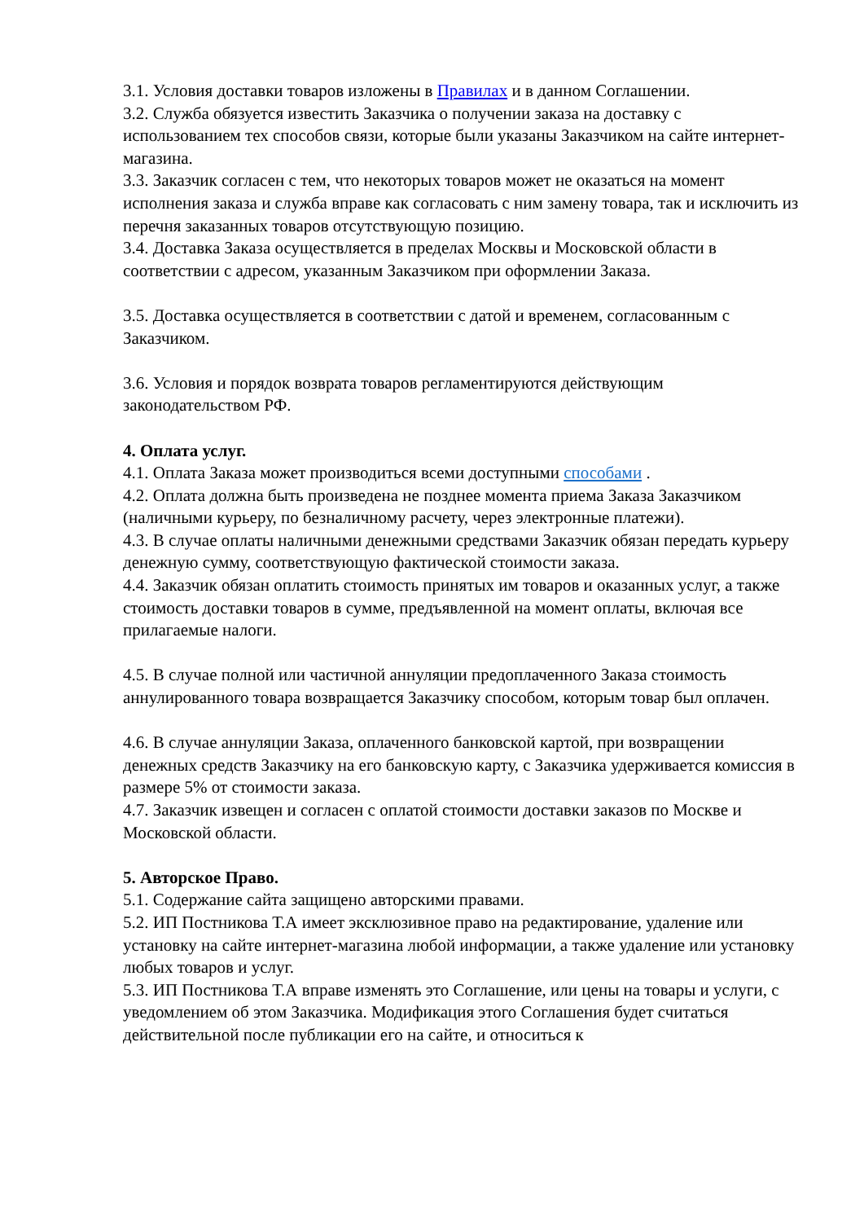3.1. Условия доставки товаров изложены в Правилах и в данном Соглашении.
3.2. Служба обязуется известить Заказчика о получении заказа на доставку с использованием тех способов связи, которые были указаны Заказчиком на сайте интернет-магазина.
3.3. Заказчик согласен с тем, что некоторых товаров может не оказаться на момент исполнения заказа и служба вправе как согласовать с ним замену товара, так и исключить из перечня заказанных товаров отсутствующую позицию.
3.4. Доставка Заказа осуществляется в пределах Москвы и Московской области в соответствии с адресом, указанным Заказчиком при оформлении Заказа.
3.5. Доставка осуществляется в соответствии с датой и временем, согласованным с Заказчиком.
3.6. Условия и порядок возврата товаров регламентируются действующим законодательством РФ.
4. Оплата услуг.
4.1. Оплата Заказа может производиться всеми доступными способами .
4.2. Оплата должна быть произведена не позднее момента приема Заказа Заказчиком (наличными курьеру, по безналичному расчету, через электронные платежи).
4.3. В случае оплаты наличными денежными средствами Заказчик обязан передать курьеру денежную сумму, соответствующую фактической стоимости заказа.
4.4. Заказчик обязан оплатить стоимость принятых им товаров и оказанных услуг, а также стоимость доставки товаров в сумме, предъявленной на момент оплаты, включая все прилагаемые налоги.
4.5. В случае полной или частичной аннуляции предоплаченного Заказа стоимость аннулированного товара возвращается Заказчику способом, которым товар был оплачен.
4.6. В случае аннуляции Заказа, оплаченного банковской картой, при возвращении денежных средств Заказчику на его банковскую карту, с Заказчика удерживается комиссия в размере 5% от стоимости заказа.
4.7. Заказчик извещен и согласен с оплатой стоимости доставки заказов по Москве и Московской области.
5. Авторское Право.
5.1. Содержание сайта защищено авторскими правами.
5.2. ИП Постникова Т.А имеет эксклюзивное право на редактирование, удаление или установку на сайте интернет-магазина любой информации, а также удаление или установку любых товаров и услуг.
5.3. ИП Постникова Т.А вправе изменять это Соглашение, или цены на товары и услуги, с уведомлением об этом Заказчика. Модификация этого Соглашения будет считаться действительной после публикации его на сайте, и относиться к